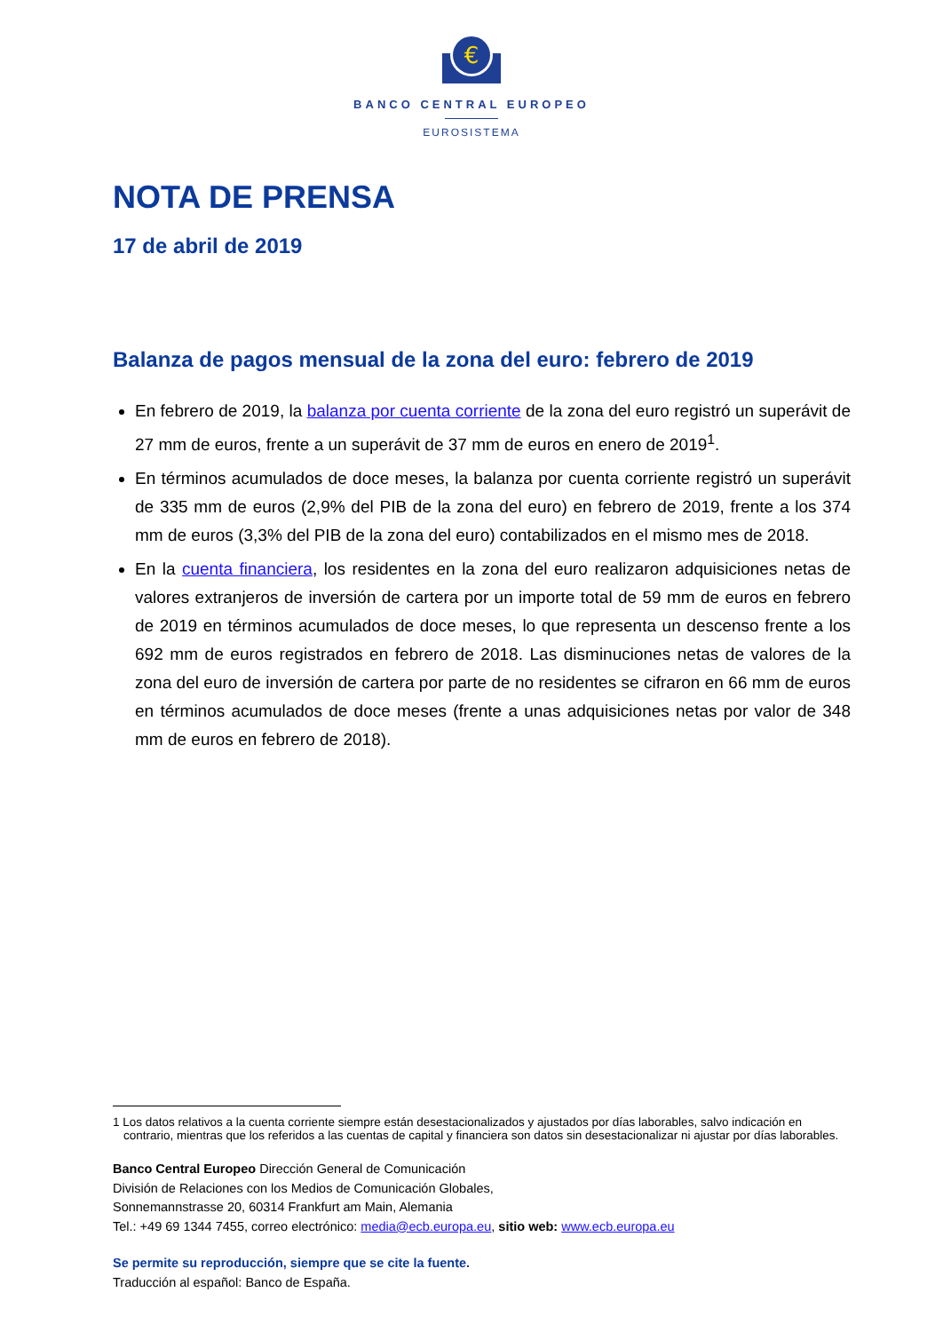€
BANCO CENTRAL EUROPEO
EUROSISTEMA
NOTA DE PRENSA
17 de abril de 2019
Balanza de pagos mensual de la zona del euro: febrero de 2019
En febrero de 2019, la balanza por cuenta corriente de la zona del euro registró un superávit de 27 mm de euros, frente a un superávit de 37 mm de euros en enero de 2019<sup>1</sup>.
En términos acumulados de doce meses, la balanza por cuenta corriente registró un superávit de 335 mm de euros (2,9% del PIB de la zona del euro) en febrero de 2019, frente a los 374 mm de euros (3,3% del PIB de la zona del euro) contabilizados en el mismo mes de 2018.
En la cuenta financiera, los residentes en la zona del euro realizaron adquisiciones netas de valores extranjeros de inversión de cartera por un importe total de 59 mm de euros en febrero de 2019 en términos acumulados de doce meses, lo que representa un descenso frente a los 692 mm de euros registrados en febrero de 2018. Las disminuciones netas de valores de la zona del euro de inversión de cartera por parte de no residentes se cifraron en 66 mm de euros en términos acumulados de doce meses (frente a unas adquisiciones netas por valor de 348 mm de euros en febrero de 2018).
1 Los datos relativos a la cuenta corriente siempre están desestacionalizados y ajustados por días laborables, salvo indicación en contrario, mientras que los referidos a las cuentas de capital y financiera son datos sin desestacionalizar ni ajustar por días laborables.
Banco Central Europeo Dirección General de Comunicación
División de Relaciones con los Medios de Comunicación Globales,
Sonnemannstrasse 20, 60314 Frankfurt am Main, Alemania
Tel.: +49 69 1344 7455, correo electrónico: media@ecb.europa.eu, sitio web: www.ecb.europa.eu
Se permite su reproducción, siempre que se cite la fuente.
Traducción al español: Banco de España.